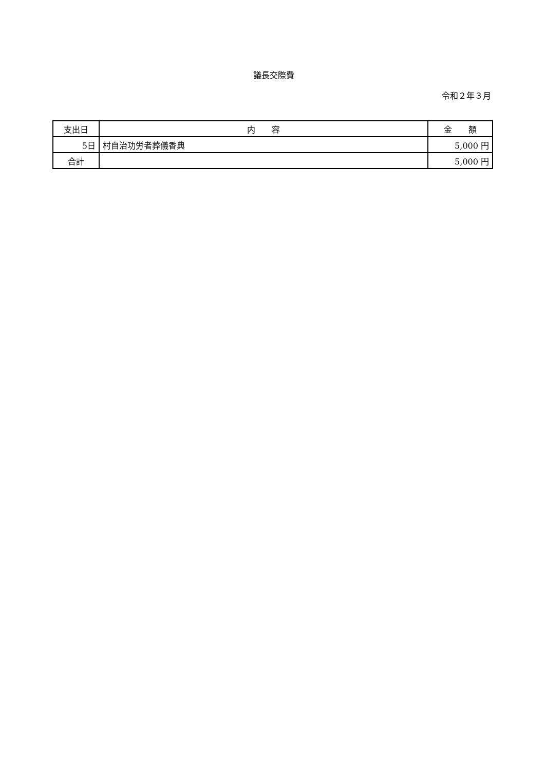議長交際費
令和２年３月
| 支出日 | 内 容 | 金 額 |
| --- | --- | --- |
| 5日 | 村自治功労者葬儀香典 | 5,000 円 |
| 合計 | | 5,000 円 |